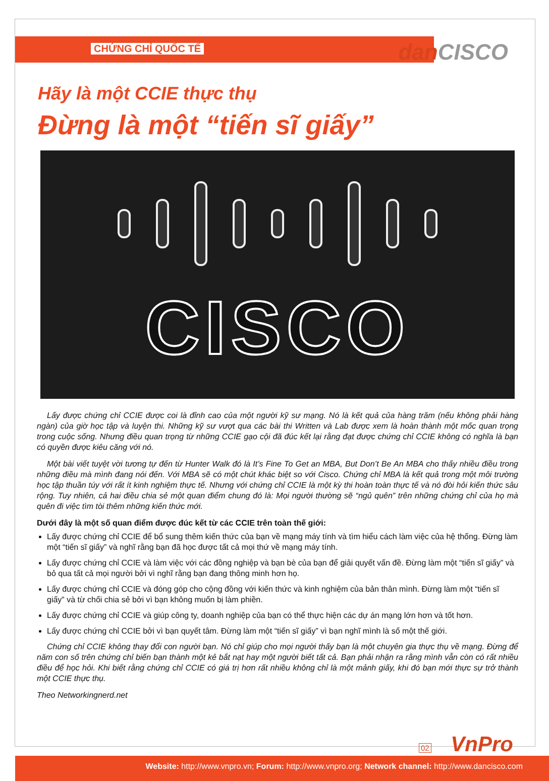CHỨNG CHỈ QUỐC TẾ
dan CISCO
Hãy là một CCIE thực thụ
Đừng là một “tiến sĩ giấy”
CISCO
Lấy được chứng chỉ CCIE được coi là đỉnh cao của một người kỹ sư mạng. Nó là kết quả của hàng trăm (nếu không phải hàng ngàn) của giờ học tập và luyện thi. Những kỹ sư vượt qua các bài thi Written và Lab được xem là hoàn thành một mốc quan trọng trong cuộc sống. Nhưng điều quan trọng từ những CCIE gạo cội đã đúc kết lại rằng đạt được chứng chỉ CCIE không có nghĩa là bạn có quyền được kiêu căng với nó.
Một bài viết tuyệt vời tương tự đến từ Hunter Walk đó là It’s Fine To Get an MBA, But Don’t Be An MBA cho thấy nhiều điều trong những điều mà mình đang nói đến. Với MBA sẽ có một chút khác biệt so với Cisco. Chứng chỉ MBA là kết quả trong một môi trường học tập thuần túy với rất ít kinh nghiệm thực tế. Nhưng với chứng chỉ CCIE là một kỳ thi hoàn toàn thực tế và nó đòi hỏi kiến thức sâu rộng. Tuy nhiên, cả hai điều chia sẻ một quan điểm chung đó là: Mọi người thường sẽ “ngủ quên” trên những chứng chỉ của họ mà quên đi việc tìm tòi thêm những kiến thức mới.
Dưới đây là một số quan điểm được đúc kết từ các CCIE trên toàn thế giới:
Lấy được chứng chỉ CCIE để bổ sung thêm kiến thức của bạn về mạng máy tính và tìm hiểu cách làm việc của hệ thống. Đừng làm một “tiến sĩ giấy” và nghĩ rằng bạn đã học được tất cả mọi thứ về mạng máy tính.
Lấy được chứng chỉ CCIE và làm việc với các đồng nghiệp và bạn bè của bạn để giải quyết vấn đề. Đừng làm một “tiến sĩ giấy” và bỏ qua tất cả mọi người bởi vì nghĩ rằng bạn đang thông minh hơn họ.
Lấy được chứng chỉ CCIE và đóng góp cho cộng đồng với kiến thức và kinh nghiệm của bản thân mình. Đừng làm một “tiến sĩ giấy” và từ chối chia sẻ bởi vì bạn không muốn bị làm phiền.
Lấy được chứng chỉ CCIE và giúp công ty, doanh nghiệp của bạn có thể thực hiện các dự án mạng lớn hơn và tốt hơn.
Lấy được chứng chỉ CCIE bởi vì bạn quyết tâm. Đừng làm một “tiến sĩ giấy” vì bạn nghĩ mình là số một thế giới.
Chứng chỉ CCIE không thay đổi con người bạn. Nó chỉ giúp cho mọi người thấy bạn là một chuyên gia thực thụ về mạng. Đừng để năm con số trên chứng chỉ biến bạn thành một kẻ bắt nạt hay một người biết tất cả. Bạn phải nhận ra rằng mình vẫn còn có rất nhiều điều để học hỏi. Khi biết rằng chứng chỉ CCIE có giá trị hơn rất nhiều không chỉ là một mảnh giấy, khi đó bạn mới thực sự trở thành một CCIE thực thụ.
Theo Networkingnerd.net
02 VnPro
Website: http://www.vnpro.vn; Forum: http://www.vnpro.org; Network channel: http://www.dancisco.com